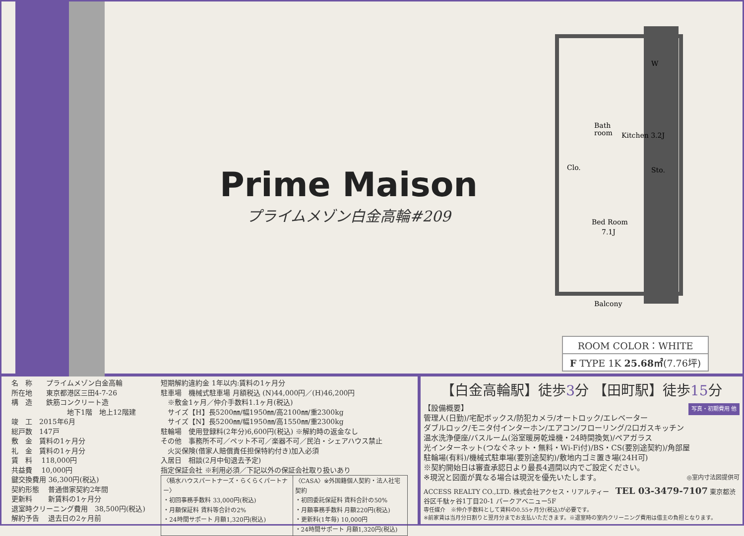Prime Maison
プライムメゾン白金高輪#209
Bath
room
Kitchen 3.2J
W
Clo.
Sto.
Bed Room
7.1J
Balcony
ROOM COLOR：WHITE
F TYPE 1K 25.68㎡(7.76坪)
名　称　　プライムメゾン白金高輪
所在地　　東京都港区三田4-7-26
構　造　　鉄筋コンクリート造
　　　　　　　　地下1階　地上12階建
竣　工　2015年6月
総戸数　147戸
敷　金　賃料の1ヶ月分
礼　金　賃料の1ヶ月分
賃　料　 118,000円
共益費　 10,000円
鍵交換費用 36,300円(税込)
契約形態　 普通借家契約2年間
更新料　　 新賃料の1ヶ月分
退室時クリーニング費用　38,500円(税込)
解約予告　 退去日の2ヶ月前
短期解約違約金 1年以内:賃料の1ヶ月分
駐車場　機械式駐車場 月額税込 (N)44,000円／(H)46,200円
　※敷金1ヶ月／仲介手数料1.1ヶ月(税込)
　サイズ【H】長5200㎜/幅1950㎜/高2100㎜/重2300kg
　サイズ【N】長5200㎜/幅1950㎜/高1550㎜/重2300kg
駐輪場　使用登録料(2年分)6,600円(税込) ※解約時の返金なし
その他　事務所不可／ペット不可／楽器不可／民泊・シェアハウス禁止
　火災保険(借家人賠償責任担保特約付き)加入必須
入居日　相談(2月中旬退去予定)
指定保証会社 ※利用必須／下記以外の保証会社取り扱いあり
| 〈積水ハウスパートナーズ・らくらくパートナー〉 ・初回事務手数料 33,000円(税込) ・月額保証料 賃料等合計の2% ・24時間サポート 月額1,320円(税込) | 〈CASA〉※外国籍個人契約・法人社宅契約 ・初回委託保証料 賃料合計の50% ・月額事務手数料 月額220円(税込) ・更新料(1年毎) 10,000円 ・24時間サポート 月額1,320円(税込) |
【白金高輪駅】徒歩3分 【田町駅】徒歩15分
【設備概要】 写真・初期費用 他
管理人(日勤)/宅配ボックス/防犯カメラ/オートロック/エレベーター
ダブルロック/モニタ付インターホン/エアコン/フローリング/2口ガスキッチン
温水洗浄便座/バスルーム(浴室暖房乾燥機・24時間換気)/ペアガラス
光インターネット(つなぐネット・無料・Wi-Fi付)/BS・CS(要別途契約)/角部屋
駐輪場(有料)/機械式駐車場(要別途契約)/敷地内ゴミ置き場(24H可)
※契約開始日は審査承認日より最長4週間以内でご設定ください。
※現況と図面が異なる場合は現況を優先いたします。 ◎室内寸法図提供可
ACCESS REALTY CO.,LTD. 株式会社アクセス・リアルティー　TEL 03-3479-7107 東京都渋谷区千駄ヶ谷1丁目20-1 パークアベニュー5F
専任媒介　※仲介手数料として賃料の0.55ヶ月分(税込)が必要です。
※前家賃は当月分日割りと翌月分までお支払いただきます。※退室時の室内クリーニング費用は借主の負担となります。